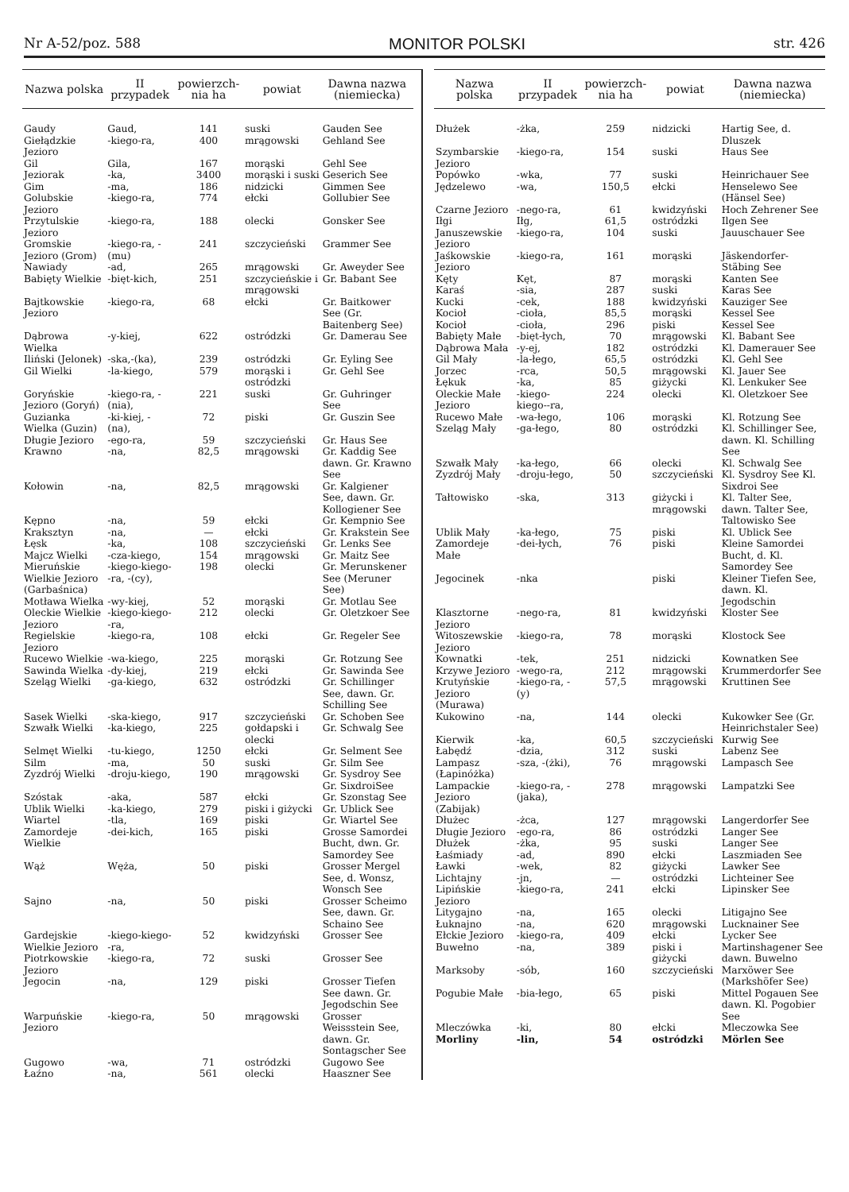Nr A-52/poz. 588 MONITOR POLSKI str. 426
| Nazwa polska | II przypadek | powierzch-nia ha | powiat | Dawna nazwa (niemiecka) |
| --- | --- | --- | --- | --- |
| Gaudy | Gaud, | 141 | suski | Gauden See |
| Giełądzkie Jezioro | -kiego-ra, | 400 | mrągowski | Gehland See |
| Gil | Gila, | 167 | morąski | Gehl See |
| Jeziorak | -ka, | 3400 | morąski i suski | Geserich See |
| Gim | -ma, | 186 | nidzicki | Gimmen See |
| Golubskie Jezioro | -kiego-ra, | 774 | ełcki | Gollubier See |
| Przytulskie Jezioro | -kiego-ra, | 188 | olecki | Gonsker See |
| Gromskie Jezioro (Grom) | -kiego-ra, -(mu) | 241 | szczycieński | Grammer See |
| Nawiady | -ad, | 265 | mrągowski | Gr. Aweyder See |
| Babięty Wielkie | -bięt-kich, | 251 | szczycieńskie i mrągowski | Gr. Babant See |
| Bajtkowskie Jezioro | -kiego-ra, | 68 | ełcki | Gr. Baitkower See (Gr. Baitenberg See) |
| Dąbrowa Wielka | -y-kiej, | 622 | ostródzki | Gr. Damerau See |
| Iliński (Jelonek) | -ska,-(ka), | 239 | ostródzki | Gr. Eyling See |
| Gil Wielki | -la-kiego, | 579 | morąski i ostródzki | Gr. Gehl See |
| Goryńskie Jezioro (Goryń) | -kiego-ra, -(nia), | 221 | suski | Gr. Guhringer See |
| Guzianka Wielka (Guzin) | -ki-kiej, -(na), | 72 | piski | Gr. Guszin See |
| Długie Jezioro | -ego-ra, | 59 | szczycieński | Gr. Haus See |
| Krawno | -na, | 82,5 | mrągowski | Gr. Kaddig See dawn. Gr. Krawno See |
| Kołowin | -na, | 82,5 | mrągowski | Gr. Kalgiener See, dawn. Gr. Kollogiener See |
| Kępno | -na, | 59 | ełcki | Gr. Kempnio See |
| Kraksztyn | -na, | — | ełcki | Gr. Krakstein See |
| Łęsk | -ka, | 108 | szczycieński | Gr. Lenks See |
| Majcz Wielki | -cza-kiego, | 154 | mrągowski | Gr. Maitz See |
| Mieruńskie Wielkie Jezioro (Garbaśnica) | -kiego-kiego--ra, -(cy), | 198 | olecki | Gr. Merunskener See (Meruner See) |
| Motława Wielka | -wy-kiej, | 52 | morąski | Gr. Motlau See |
| Oleckie Wielkie Jezioro | -kiego-kiego--ra, | 212 | olecki | Gr. Oletzkoer See |
| Regielskie Jezioro | -kiego-ra, | 108 | ełcki | Gr. Regeler See |
| Rucewo Wielkie | -wa-kiego, | 225 | morąski | Gr. Rotzung See |
| Sawinda Wielka | -dy-kiej, | 219 | ełcki | Gr. Sawinda See |
| Szeląg Wielki | -ga-kiego, | 632 | ostródzki | Gr. Schillinger See, dawn. Gr. Schilling See |
| Sasek Wielki | -ska-kiego, | 917 | szczycieński | Gr. Schoben See |
| Szwałk Wielki | -ka-kiego, | 225 | gołdapski i olecki | Gr. Schwalg See |
| Selmęt Wielki | -tu-kiego, | 1250 | ełcki | Gr. Selment See |
| Silm | -ma, | 50 | suski | Gr. Silm See |
| Zyzdrój Wielki | -droju-kiego, | 190 | mrągowski | Gr. Sysdroy See Gr. SixdroiSee |
| Szóstak | -aka, | 587 | ełcki | Gr. Szonstag See |
| Ublik Wielki | -ka-kiego, | 279 | piski i giżycki | Gr. Ublick See |
| Wiartel | -tla, | 169 | piski | Gr. Wiartel See |
| Zamordeje Wielkie | -dei-kich, | 165 | piski | Grosse Samordei Bucht, dwn. Gr. Samordey See |
| Wąż | Węża, | 50 | piski | Grosser Mergel See, d. Wonsz, Wonsch See |
| Sajno | -na, | 50 | piski | Grosser Scheimo See, dawn. Gr. Schaino See |
| Gardejskie Wielkie Jezioro | -kiego-kiego--ra, | 52 | kwidzyński | Grosser See |
| Piotrkowskie Jezioro | -kiego-ra, | 72 | suski | Grosser See |
| Jegocin | -na, | 129 | piski | Grosser Tiefen See dawn. Gr. Jegodschin See |
| Warpuńskie Jezioro | -kiego-ra, | 50 | mrągowski | Grosser Weissstein See, dawn. Gr. Sontagscher See |
| Gugowo | -wa, | 71 | ostródzki | Gugowo See |
| Łaźno | -na, | 561 | olecki | Haaszner See |
| Nazwa polska | II przypadek | powierzch-nia ha | powiat | Dawna nazwa (niemiecka) |
| --- | --- | --- | --- | --- |
| Dłużek | -żka, | 259 | nidzicki | Hartig See, d. Dluszek |
| Szymbarskie Jezioro | -kiego-ra, | 154 | suski | Haus See |
| Popówko | -wka, | 77 | suski | Heinrichauer See |
| Jędzelewo | -wa, | 150,5 | ełcki | Henselewo See (Hänsel See) |
| Czarne Jezioro | -nego-ra, | 61 | kwidzyński | Hoch Zehrener See |
| Iłgi | Iłg, | 61,5 | ostródzki | Ilgen See |
| Januszewskie Jezioro | -kiego-ra, | 104 | suski | Jauuschauer See |
| Jaśkowskie Jezioro | -kiego-ra, | 161 | morąski | Jäskendorfer-Stäbing See |
| Kęty | Kęt, | 87 | morąski | Kanten See |
| Karaś | -sia, | 287 | suski | Karas See |
| Kucki | -cek, | 188 | kwidzyński | Kauziger See |
| Kocioł | -cioła, | 85,5 | morąski | Kessel See |
| Kocioł | -cioła, | 296 | piski | Kessel See |
| Babięty Małe | -bięt-łych, | 70 | mrągowski | Kl. Babant See |
| Dąbrowa Mała | -y-ej, | 182 | ostródzki | Kl. Damerauer See |
| Gil Mały | -la-łego, | 65,5 | ostródzki | Kl. Gehl See |
| Jorzec | -rca, | 50,5 | mrągowski | Kl. Jauer See |
| Łękuk | -ka, | 85 | giżycki | Kl. Lenkuker See |
| Oleckie Małe Jezioro | -kiego-kiego--ra, | 224 | olecki | Kl. Oletzkoer See |
| Rucewo Małe | -wa-łego, | 106 | morąski | Kl. Rotzung See |
| Szeląg Mały | -ga-łego, | 80 | ostródzki | Kl. Schillinger See, dawn. Kl. Schilling See |
| Szwałk Mały | -ka-łego, | 66 | olecki | Kl. Schwalg See |
| Zyzdrój Mały | -droju-łego, | 50 | szczycieński | Kl. Sysdroy See Kl. Sixdroi See |
| Tałtowisko | -ska, | 313 | giżycki i mrągowski | Kl. Talter See, dawn. Talter See, Taltowisko See |
| Ublik Mały | -ka-łego, | 75 | piski | Kl. Ublick See |
| Zamordeje Małe | -dei-łych, | 76 | piski | Kleine Samordei Bucht, d. Kl. Samordey See |
| Jegocinek | -nka | | piski | Kleiner Tiefen See, dawn. Kl. Jegodschin |
| Klasztorne Jezioro | -nego-ra, | 81 | kwidzyński | Kloster See |
| Witoszewskie Jezioro | -kiego-ra, | 78 | morąski | Klostock See |
| Kownatki | -tek, | 251 | nidzicki | Kownatken See |
| Krzywe Jezioro | -wego-ra, | 212 | mrągowski | Krummerdorfer See |
| Krutyńskie Jezioro (Murawa) | -kiego-ra, -(y) | 57,5 | mrągowski | Kruttinen See |
| Kukowino | -na, | 144 | olecki | Kukowker See (Gr. Heinrichstaler See) |
| Kierwik | -ka, | 60,5 | szczycieński | Kurwig See |
| Łabędź | -dzia, | 312 | suski | Labenz See |
| Lampasz (Łapinóżka) | -sza, -(żki), | 76 | mrągowski | Lampasch See |
| Lampackie Jezioro (Zabijak) | -kiego-ra, -(jaka), | 278 | mrągowski | Lampatzki See |
| Dłużec | -żca, | 127 | mrągowski | Langerdorfer See |
| Długie Jezioro | -ego-ra, | 86 | ostródzki | Langer See |
| Dłużek | -żka, | 95 | suski | Langer See |
| Łaśmiady | -ad, | 890 | ełcki | Laszmiaden See |
| Ławki | -wek, | 82 | giżycki | Lawker See |
| Lichtajny | -jn, | — | ostródzki | Lichteiner See |
| Lipińskie Jezioro | -kiego-ra, | 241 | ełcki | Lipinsker See |
| Litygajno | -na, | 165 | olecki | Litigajno See |
| Łuknajno | -na, | 620 | mrągowski | Lucknainer See |
| Ełckie Jezioro | -kiego-ra, | 409 | ełcki | Lycker See |
| Buwełno | -na, | 389 | piski i giżycki | Martinshagener See dawn. Buwelno |
| Marksoby | -sób, | 160 | szczycieński | Marxöwer See (Markshöfer See) |
| Pogubie Małe | -bia-łego, | 65 | piski | Mittel Pogauen See dawn. Kl. Pogobier See |
| Mleczówka | -ki, | 80 | ełcki | Mleczowka See |
| Morliny | -lin, | 54 | ostródzki | Mörlen See |